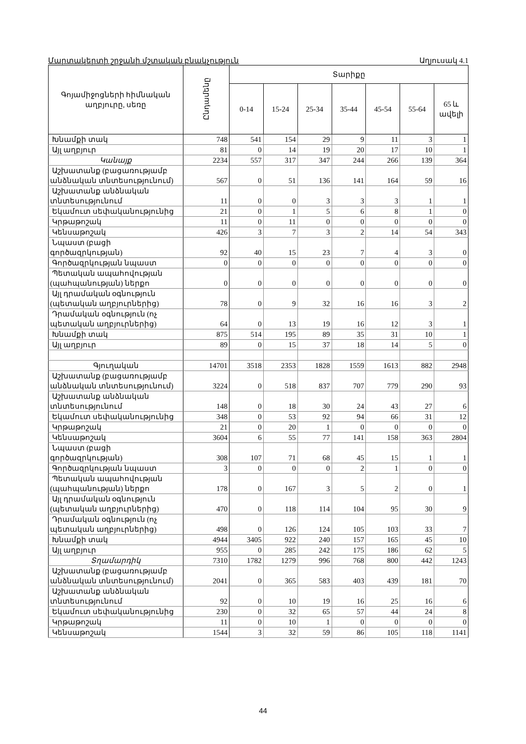Մարտակերտի շրջանի մշտական բնակչություն Աղյուսակ 4.1
| Գոյամիջոցների հիմնական աղբյուրը, սեռը | Ընդամենը | Տարիքը | | | | | | |
| --- | --- | --- | --- | --- | --- | --- | --- | --- |
| | | 0-14 | 15-24 | 25-34 | 35-44 | 45-54 | 55-64 | 65 և ավելի |
| Խնամքի տակ | 748 | 541 | 154 | 29 | 9 | 11 | 3 | 1 |
| Այլ աղբյուր | 81 | 0 | 14 | 19 | 20 | 17 | 10 | 1 |
| Կանայք | 2234 | 557 | 317 | 347 | 244 | 266 | 139 | 364 |
| Աշխատանք (բացառությամբ անձնական տնտեսությունում) | 567 | 0 | 51 | 136 | 141 | 164 | 59 | 16 |
| Աշխատանք անձնական տնտեսությունում | 11 | 0 | 0 | 3 | 3 | 3 | 1 | 1 |
| Եկամուտ սեփականությունից | 21 | 0 | 1 | 5 | 6 | 8 | 1 | 0 |
| Կրթաթոշակ | 11 | 0 | 11 | 0 | 0 | 0 | 0 | 0 |
| Կենսաթոշակ | 426 | 3 | 7 | 3 | 2 | 14 | 54 | 343 |
| Նպաստ (բացի գործազրկության) | 92 | 40 | 15 | 23 | 7 | 4 | 3 | 0 |
| Գործազրկության նպաստ | 0 | 0 | 0 | 0 | 0 | 0 | 0 | 0 |
| Պետական ապահովության (պահպանության) ներքո | 0 | 0 | 0 | 0 | 0 | 0 | 0 | 0 |
| Այլ դրամական օգնություն (պետական աղբյուրներից) | 78 | 0 | 9 | 32 | 16 | 16 | 3 | 2 |
| Դրամական օգնություն (ոչ պետական աղբյուրներից) | 64 | 0 | 13 | 19 | 16 | 12 | 3 | 1 |
| Խնամքի տակ | 875 | 514 | 195 | 89 | 35 | 31 | 10 | 1 |
| Այլ աղբյուր | 89 | 0 | 15 | 37 | 18 | 14 | 5 | 0 |
| Գյուղական | 14701 | 3518 | 2353 | 1828 | 1559 | 1613 | 882 | 2948 |
| Աշխատանք (բացառությամբ անձնական տնտեսությունում) | 3224 | 0 | 518 | 837 | 707 | 779 | 290 | 93 |
| Աշխատանք անձնական տնտեսությունում | 148 | 0 | 18 | 30 | 24 | 43 | 27 | 6 |
| Եկամուտ սեփականությունից | 348 | 0 | 53 | 92 | 94 | 66 | 31 | 12 |
| Կրթաթոշակ | 21 | 0 | 20 | 1 | 0 | 0 | 0 | 0 |
| Կենսաթոշակ | 3604 | 6 | 55 | 77 | 141 | 158 | 363 | 2804 |
| Նպաստ (բացի գործազրկության) | 308 | 107 | 71 | 68 | 45 | 15 | 1 | 1 |
| Գործազրկության նպաստ | 3 | 0 | 0 | 0 | 2 | 1 | 0 | 0 |
| Պետական ապահովության (պահպանության) ներքո | 178 | 0 | 167 | 3 | 5 | 2 | 0 | 1 |
| Այլ դրամական օգնություն (պետական աղբյուրներից) | 470 | 0 | 118 | 114 | 104 | 95 | 30 | 9 |
| Դրամական օգնություն (ոչ պետական աղբյուրներից) | 498 | 0 | 126 | 124 | 105 | 103 | 33 | 7 |
| Խնամքի տակ | 4944 | 3405 | 922 | 240 | 157 | 165 | 45 | 10 |
| Այլ աղբյուր | 955 | 0 | 285 | 242 | 175 | 186 | 62 | 5 |
| Տղամարդիկ | 7310 | 1782 | 1279 | 996 | 768 | 800 | 442 | 1243 |
| Աշխատանք (բացառությամբ անձնական տնտեսությունում) | 2041 | 0 | 365 | 583 | 403 | 439 | 181 | 70 |
| Աշխատանք անձնական տնտեսությունում | 92 | 0 | 10 | 19 | 16 | 25 | 16 | 6 |
| Եկամուտ սեփականությունից | 230 | 0 | 32 | 65 | 57 | 44 | 24 | 8 |
| Կրթաթոշակ | 11 | 0 | 10 | 1 | 0 | 0 | 0 | 0 |
| Կենսաթոշակ | 1544 | 3 | 32 | 59 | 86 | 105 | 118 | 1141 |
44